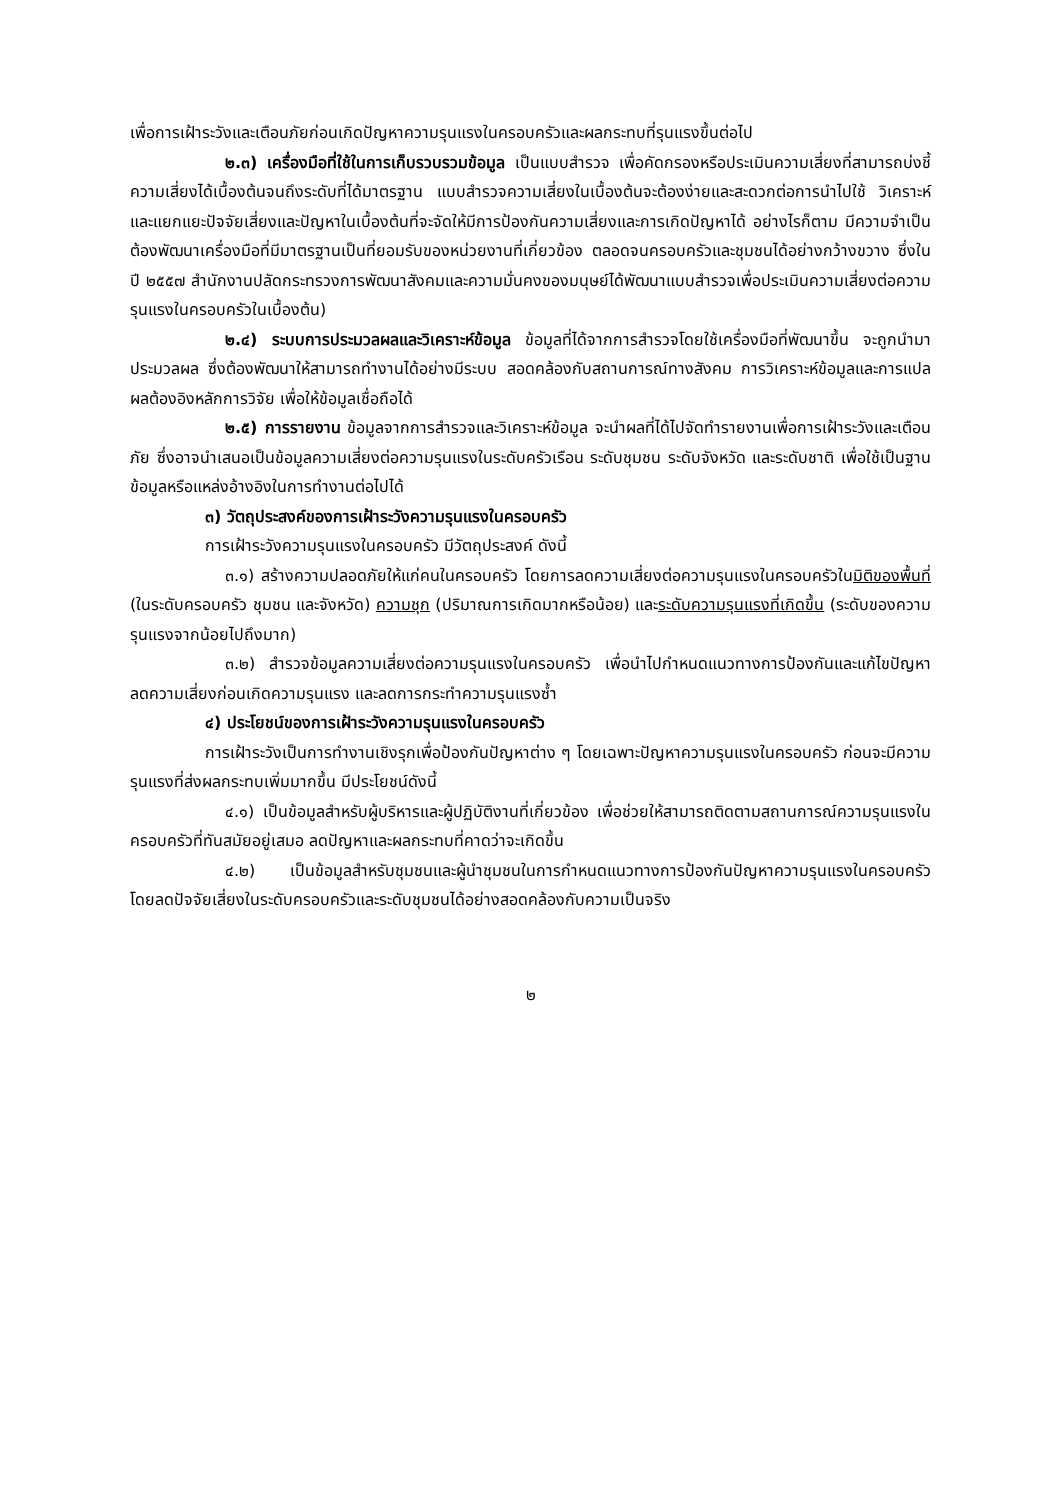เพื่อการเฝ้าระวังและเตือนภัยก่อนเกิดปัญหาความรุนแรงในครอบครัวและผลกระทบที่รุนแรงขึ้นต่อไป
๒.๓) เครื่องมือที่ใช้ในการเก็บรวบรวมข้อมูล เป็นแบบสำรวจ เพื่อคัดกรองหรือประเมินความเสี่ยงที่สามารถบ่งชี้ความเสี่ยงได้เบื้องต้นจนถึงระดับที่ได้มาตรฐาน แบบสำรวจความเสี่ยงในเบื้องต้นจะต้องง่ายและสะดวกต่อการนำไปใช้ วิเคราะห์และแยกแยะปัจจัยเสี่ยงและปัญหาในเบื้องต้นที่จะจัดให้มีการป้องกันความเสี่ยงและการเกิดปัญหาได้ อย่างไรก็ตาม มีความจำเป็นต้องพัฒนาเครื่องมือที่มีมาตรฐานเป็นที่ยอมรับของหน่วยงานที่เกี่ยวข้อง ตลอดจนครอบครัวและชุมชนได้อย่างกว้างขวาง ซึ่งในปี ๒๕๕๗ สำนักงานปลัดกระทรวงการพัฒนาสังคมและความมั่นคงของมนุษย์ได้พัฒนาแบบสำรวจเพื่อประเมินความเสี่ยงต่อความรุนแรงในครอบครัวในเบื้องต้น)
๒.๔) ระบบการประมวลผลและวิเคราะห์ข้อมูล ข้อมูลที่ได้จากการสำรวจโดยใช้เครื่องมือที่พัฒนาขึ้น จะถูกนำมาประมวลผล ซึ่งต้องพัฒนาให้สามารถทำงานได้อย่างมีระบบ สอดคล้องกับสถานการณ์ทางสังคม การวิเคราะห์ข้อมูลและการแปลผลต้องอิงหลักการวิจัย เพื่อให้ข้อมูลเชื่อถือได้
๒.๕) การรายงาน ข้อมูลจากการสำรวจและวิเคราะห์ข้อมูล จะนำผลที่ได้ไปจัดทำรายงานเพื่อการเฝ้าระวังและเตือนภัย ซึ่งอาจนำเสนอเป็นข้อมูลความเสี่ยงต่อความรุนแรงในระดับครัวเรือน ระดับชุมชน ระดับจังหวัด และระดับชาติ เพื่อใช้เป็นฐานข้อมูลหรือแหล่งอ้างอิงในการทำงานต่อไปได้
๓) วัตถุประสงค์ของการเฝ้าระวังความรุนแรงในครอบครัว
การเฝ้าระวังความรุนแรงในครอบครัว มีวัตถุประสงค์ ดังนี้
๓.๑) สร้างความปลอดภัยให้แก่คนในครอบครัว โดยการลดความเสี่ยงต่อความรุนแรงในครอบครัวในมิติของพื้นที่ (ในระดับครอบครัว ชุมชน และจังหวัด) ความชุก (ปริมาณการเกิดมากหรือน้อย) และระดับความรุนแรงที่เกิดขึ้น (ระดับของความรุนแรงจากน้อยไปถึงมาก)
๓.๒) สำรวจข้อมูลความเสี่ยงต่อความรุนแรงในครอบครัว เพื่อนำไปกำหนดแนวทางการป้องกันและแก้ไขปัญหา ลดความเสี่ยงก่อนเกิดความรุนแรง และลดการกระทำความรุนแรงซ้ำ
๔) ประโยชน์ของการเฝ้าระวังความรุนแรงในครอบครัว
การเฝ้าระวังเป็นการทำงานเชิงรุกเพื่อป้องกันปัญหาต่าง ๆ โดยเฉพาะปัญหาความรุนแรงในครอบครัว ก่อนจะมีความรุนแรงที่ส่งผลกระทบเพิ่มมากขึ้น มีประโยชน์ดังนี้
๔.๑) เป็นข้อมูลสำหรับผู้บริหารและผู้ปฏิบัติงานที่เกี่ยวข้อง เพื่อช่วยให้สามารถติดตามสถานการณ์ความรุนแรงในครอบครัวที่ทันสมัยอยู่เสมอ ลดปัญหาและผลกระทบที่คาดว่าจะเกิดขึ้น
๔.๒) เป็นข้อมูลสำหรับชุมชนและผู้นำชุมชนในการกำหนดแนวทางการป้องกันปัญหาความรุนแรงในครอบครัว โดยลดปัจจัยเสี่ยงในระดับครอบครัวและระดับชุมชนได้อย่างสอดคล้องกับความเป็นจริง
๒